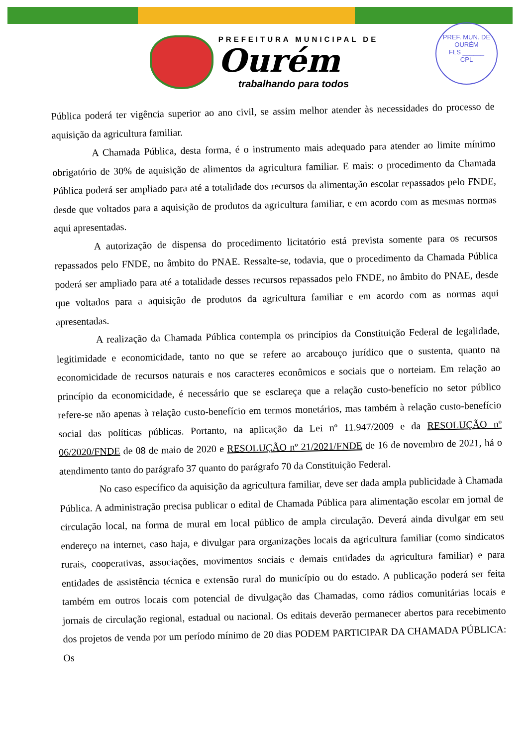PREF. MUN. DE OURÉM
FLS ______
CPL
PREFEITURA MUNICIPAL DE
Ourém
trabalhando para todos
Pública poderá ter vigência superior ao ano civil, se assim melhor atender às necessidades do processo de aquisição da agricultura familiar.
A Chamada Pública, desta forma, é o instrumento mais adequado para atender ao limite mínimo obrigatório de 30% de aquisição de alimentos da agricultura familiar. E mais: o procedimento da Chamada Pública poderá ser ampliado para até a totalidade dos recursos da alimentação escolar repassados pelo FNDE, desde que voltados para a aquisição de produtos da agricultura familiar, e em acordo com as mesmas normas aqui apresentadas.
A autorização de dispensa do procedimento licitatório está prevista somente para os recursos repassados pelo FNDE, no âmbito do PNAE. Ressalte-se, todavia, que o procedimento da Chamada Pública poderá ser ampliado para até a totalidade desses recursos repassados pelo FNDE, no âmbito do PNAE, desde que voltados para a aquisição de produtos da agricultura familiar e em acordo com as normas aqui apresentadas.
A realização da Chamada Pública contempla os princípios da Constituição Federal de legalidade, legitimidade e economicidade, tanto no que se refere ao arcabouço jurídico que o sustenta, quanto na economicidade de recursos naturais e nos caracteres econômicos e sociais que o norteiam. Em relação ao princípio da economicidade, é necessário que se esclareça que a relação custo-benefício no setor público refere-se não apenas à relação custo-benefício em termos monetários, mas também à relação custo-benefício social das políticas públicas. Portanto, na aplicação da Lei nº 11.947/2009 e da RESOLUÇÃO nº 06/2020/FNDE de 08 de maio de 2020 e RESOLUÇÃO nº 21/2021/FNDE de 16 de novembro de 2021, há o atendimento tanto do parágrafo 37 quanto do parágrafo 70 da Constituição Federal.
No caso específico da aquisição da agricultura familiar, deve ser dada ampla publicidade à Chamada Pública. A administração precisa publicar o edital de Chamada Pública para alimentação escolar em jornal de circulação local, na forma de mural em local público de ampla circulação. Deverá ainda divulgar em seu endereço na internet, caso haja, e divulgar para organizações locais da agricultura familiar (como sindicatos rurais, cooperativas, associações, movimentos sociais e demais entidades da agricultura familiar) e para entidades de assistência técnica e extensão rural do município ou do estado. A publicação poderá ser feita também em outros locais com potencial de divulgação das Chamadas, como rádios comunitárias locais e jornais de circulação regional, estadual ou nacional. Os editais deverão permanecer abertos para recebimento dos projetos de venda por um período mínimo de 20 dias PODEM PARTICIPAR DA CHAMADA PÚBLICA: Os